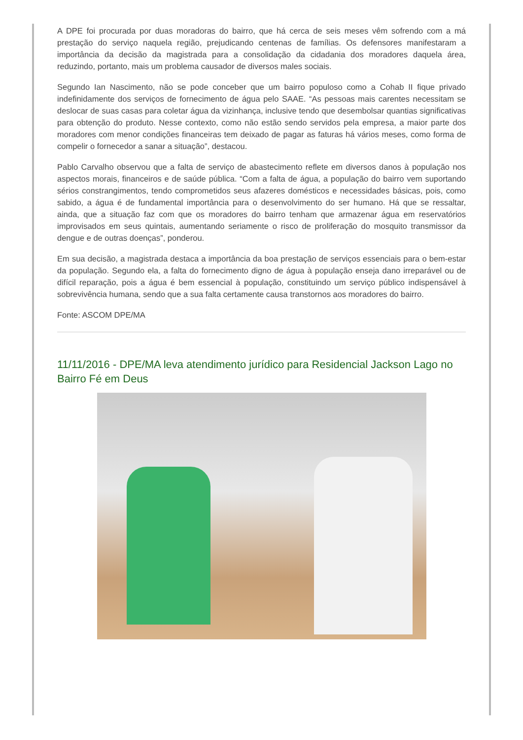A DPE foi procurada por duas moradoras do bairro, que há cerca de seis meses vêm sofrendo com a má prestação do serviço naquela região, prejudicando centenas de famílias. Os defensores manifestaram a importância da decisão da magistrada para a consolidação da cidadania dos moradores daquela área, reduzindo, portanto, mais um problema causador de diversos males sociais.
Segundo Ian Nascimento, não se pode conceber que um bairro populoso como a Cohab II fique privado indefinidamente dos serviços de fornecimento de água pelo SAAE. “As pessoas mais carentes necessitam se deslocar de suas casas para coletar água da vizinhança, inclusive tendo que desembolsar quantias significativas para obtenção do produto. Nesse contexto, como não estão sendo servidos pela empresa, a maior parte dos moradores com menor condições financeiras tem deixado de pagar as faturas há vários meses, como forma de compelir o fornecedor a sanar a situação”, destacou.
Pablo Carvalho observou que a falta de serviço de abastecimento reflete em diversos danos à população nos aspectos morais, financeiros e de saúde pública. “Com a falta de água, a população do bairro vem suportando sérios constrangimentos, tendo comprometidos seus afazeres domésticos e necessidades básicas, pois, como sabido, a água é de fundamental importância para o desenvolvimento do ser humano. Há que se ressaltar, ainda, que a situação faz com que os moradores do bairro tenham que armazenar água em reservatórios improvisados em seus quintais, aumentando seriamente o risco de proliferação do mosquito transmissor da dengue e de outras doenças”, ponderou.
Em sua decisão, a magistrada destaca a importância da boa prestação de serviços essenciais para o bem-estar da população. Segundo ela, a falta do fornecimento digno de água à população enseja dano irreparável ou de difícil reparação, pois a água é bem essencial à população, constituindo um serviço público indispensável à sobrevivência humana, sendo que a sua falta certamente causa transtornos aos moradores do bairro.
Fonte: ASCOM DPE/MA
11/11/2016 - DPE/MA leva atendimento jurídico para Residencial Jackson Lago no Bairro Fé em Deus